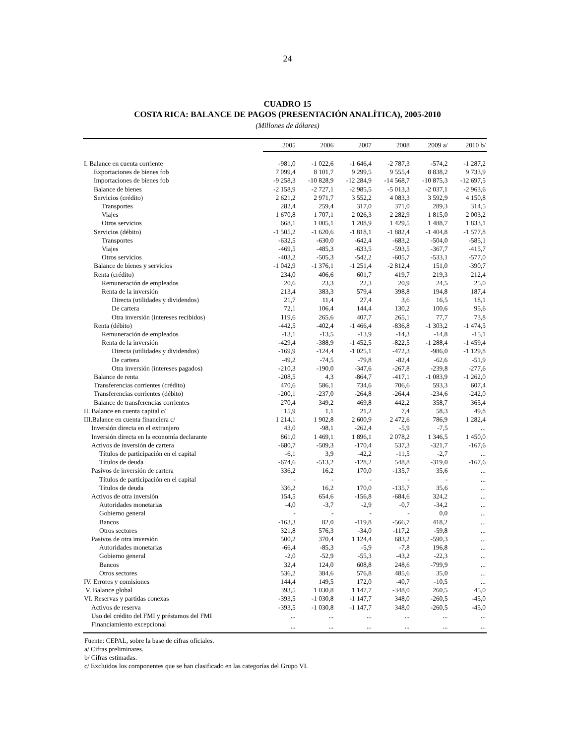24
CUADRO 15
COSTA RICA: BALANCE DE PAGOS (PRESENTACIÓN ANALÍTICA), 2005-2010
(Millones de dólares)
| | 2005 | 2006 | 2007 | 2008 | 2009 a/ | 2010 b/ |
| --- | --- | --- | --- | --- | --- | --- |
| I. Balance en cuenta corriente | -981,0 | -1 022,6 | -1 646,4 | -2 787,3 | -574,2 | -1 287,2 |
| Exportaciones de bienes fob | 7 099,4 | 8 101,7 | 9 299,5 | 9 555,4 | 8 838,2 | 9 733,9 |
| Importaciones de bienes fob | -9 258,3 | -10 828,9 | -12 284,9 | -14 568,7 | -10 875,3 | -12 697,5 |
| Balance de bienes | -2 158,9 | -2 727,1 | -2 985,5 | -5 013,3 | -2 037,1 | -2 963,6 |
| Servicios (crédito) | 2 621,2 | 2 971,7 | 3 552,2 | 4 083,3 | 3 592,9 | 4 150,8 |
| Transportes | 282,4 | 259,4 | 317,0 | 371,0 | 289,3 | 314,5 |
| Viajes | 1 670,8 | 1 707,1 | 2 026,3 | 2 282,9 | 1 815,0 | 2 003,2 |
| Otros servicios | 668,1 | 1 005,1 | 1 208,9 | 1 429,5 | 1 488,7 | 1 833,1 |
| Servicios (débito) | -1 505,2 | -1 620,6 | -1 818,1 | -1 882,4 | -1 404,8 | -1 577,8 |
| Transportes | -632,5 | -630,0 | -642,4 | -683,2 | -504,0 | -585,1 |
| Viajes | -469,5 | -485,3 | -633,5 | -593,5 | -367,7 | -415,7 |
| Otros servicios | -403,2 | -505,3 | -542,2 | -605,7 | -533,1 | -577,0 |
| Balance de bienes y servicios | -1 042,9 | -1 376,1 | -1 251,4 | -2 812,4 | 151,0 | -390,7 |
| Renta (crédito) | 234,0 | 406,6 | 601,7 | 419,7 | 219,3 | 212,4 |
| Remuneración de empleados | 20,6 | 23,3 | 22,3 | 20,9 | 24,5 | 25,0 |
| Renta de la inversión | 213,4 | 383,3 | 579,4 | 398,8 | 194,8 | 187,4 |
| Directa (utilidades y dividendos) | 21,7 | 11,4 | 27,4 | 3,6 | 16,5 | 18,1 |
| De cartera | 72,1 | 106,4 | 144,4 | 130,2 | 100,6 | 95,6 |
| Otra inversión (intereses recibidos) | 119,6 | 265,6 | 407,7 | 265,1 | 77,7 | 73,8 |
| Renta (débito) | -442,5 | -402,4 | -1 466,4 | -836,8 | -1 303,2 | -1 474,5 |
| Remuneración de empleados | -13,1 | -13,5 | -13,9 | -14,3 | -14,8 | -15,1 |
| Renta de la inversión | -429,4 | -388,9 | -1 452,5 | -822,5 | -1 288,4 | -1 459,4 |
| Directa (utilidades y dividendos) | -169,9 | -124,4 | -1 025,1 | -472,3 | -986,0 | -1 129,8 |
| De cartera | -49,2 | -74,5 | -79,8 | -82,4 | -62,6 | -51,9 |
| Otra inversión (intereses pagados) | -210,3 | -190,0 | -347,6 | -267,8 | -239,8 | -277,6 |
| Balance de renta | -208,5 | 4,3 | -864,7 | -417,1 | -1 083,9 | -1 262,0 |
| Transferencias corrientes (crédito) | 470,6 | 586,1 | 734,6 | 706,6 | 593,3 | 607,4 |
| Transferencias corrientes (débito) | -200,1 | -237,0 | -264,8 | -264,4 | -234,6 | -242,0 |
| Balance de transferencias corrientes | 270,4 | 349,2 | 469,8 | 442,2 | 358,7 | 365,4 |
| II. Balance en cuenta capital c/ | 15,9 | 1,1 | 21,2 | 7,4 | 58,3 | 49,8 |
| III.Balance en cuenta financiera c/ | 1 214,1 | 1 902,8 | 2 600,9 | 2 472,6 | 786,9 | 1 282,4 |
| Inversión directa en el extranjero | 43,0 | -98,1 | -262,4 | -5,9 | -7,5 | ... |
| Inversión directa en la economía declarante | 861,0 | 1 469,1 | 1 896,1 | 2 078,2 | 1 346,5 | 1 450,0 |
| Activos de inversión de cartera | -680,7 | -509,3 | -170,4 | 537,3 | -321,7 | -167,6 |
| Títulos de participación en el capital | -6,1 | 3,9 | -42,2 | -11,5 | -2,7 | ... |
| Títulos de deuda | -674,6 | -513,2 | -128,2 | 548,8 | -319,0 | -167,6 |
| Pasivos de inversión de cartera | 336,2 | 16,2 | 170,0 | -135,7 | 35,6 | ... |
| Títulos de participación en el capital | - | - | - | - | - | ... |
| Títulos de deuda | 336,2 | 16,2 | 170,0 | -135,7 | 35,6 | ... |
| Activos de otra inversión | 154,5 | 654,6 | -156,8 | -684,6 | 324,2 | ... |
| Autoridades monetarias | -4,0 | -3,7 | -2,9 | -0,7 | -34,2 | ... |
| Gobierno general | - | - | - | - | 0,0 | ... |
| Bancos | -163,3 | 82,0 | -119,8 | -566,7 | 418,2 | ... |
| Otros sectores | 321,8 | 576,3 | -34,0 | -117,2 | -59,8 | ... |
| Pasivos de otra inversión | 500,2 | 370,4 | 1 124,4 | 683,2 | -590,3 | ... |
| Autoridades monetarias | -66,4 | -85,3 | -5,9 | -7,8 | 196,8 | ... |
| Gobierno general | -2,0 | -52,9 | -55,3 | -43,2 | -22,3 | ... |
| Bancos | 32,4 | 124,0 | 608,8 | 248,6 | -799,9 | ... |
| Otros sectores | 536,2 | 384,6 | 576,8 | 485,6 | 35,0 | ... |
| IV. Errores y comisiones | 144,4 | 149,5 | 172,0 | -40,7 | -10,5 | ... |
| V. Balance global | 393,5 | 1 030,8 | 1 147,7 | -348,0 | 260,5 | 45,0 |
| VI. Reservas y partidas conexas | -393,5 | -1 030,8 | -1 147,7 | 348,0 | -260,5 | -45,0 |
| Activos de reserva | -393,5 | -1 030,8 | -1 147,7 | 348,0 | -260,5 | -45,0 |
| Uso del crédito del FMI y préstamos del FMI | ... | ... | ... | ... | ... | ... |
| Financiamiento excepcional | ... | ... | ... | ... | ... | ... |
Fuente: CEPAL, sobre la base de cifras oficiales.
a/ Cifras preliminares.
b/ Cifras estimadas.
c/ Excluidos los componentes que se han clasificado en las categorías del Grupo VI.